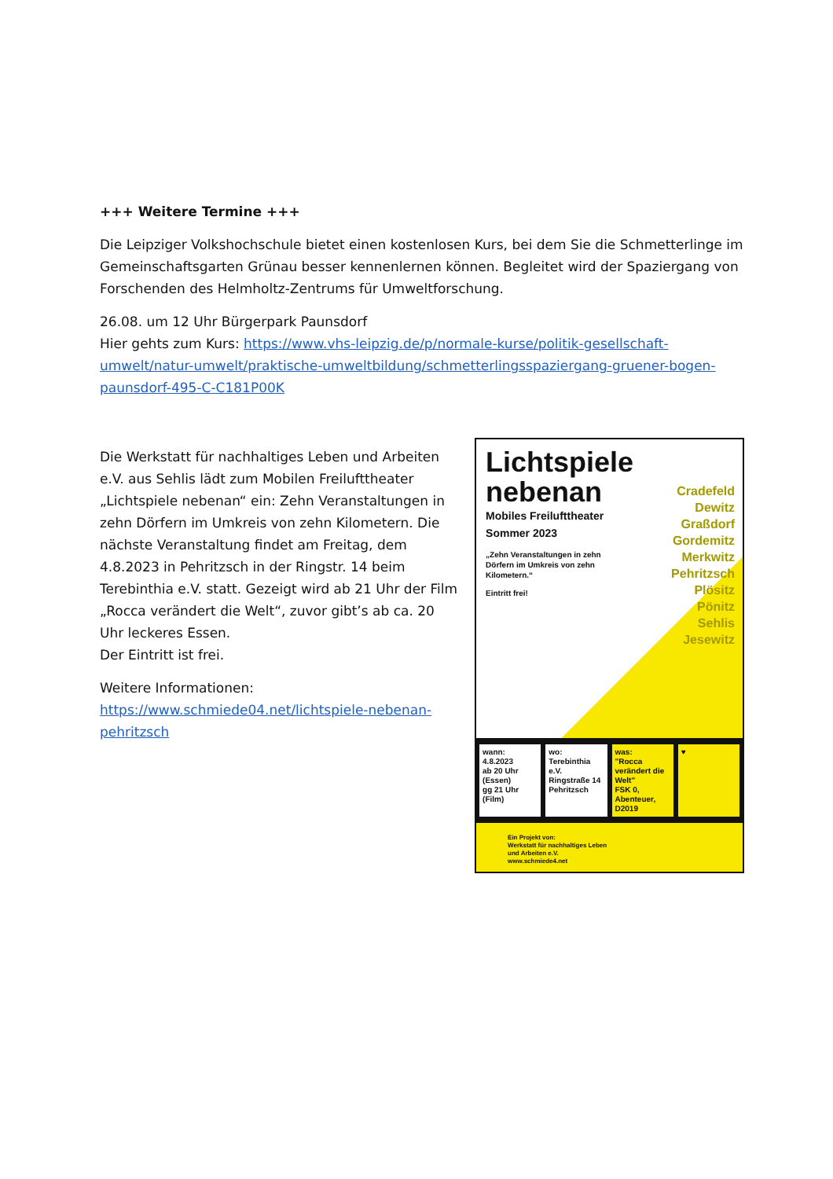+++ Weitere Termine +++
Die Leipziger Volkshochschule bietet einen kostenlosen Kurs, bei dem Sie die Schmetterlinge im Gemeinschaftsgarten Grünau besser kennenlernen können. Begleitet wird der Spaziergang von Forschenden des Helmholtz-Zentrums für Umweltforschung.
26.08. um 12 Uhr Bürgerpark Paunsdorf
Hier gehts zum Kurs: https://www.vhs-leipzig.de/p/normale-kurse/politik-gesellschaft-umwelt/natur-umwelt/praktische-umweltbildung/schmetterlingsspaziergang-gruener-bogen-paunsdorf-495-C-C181P00K
Die Werkstatt für nachhaltiges Leben und Arbeiten e.V. aus Sehlis lädt zum Mobilen Freilufttheater „Lichtspiele nebenan“ ein: Zehn Veranstaltungen in zehn Dörfern im Umkreis von zehn Kilometern. Die nächste Veranstaltung findet am Freitag, dem 4.8.2023 in Pehritzsch in der Ringstr. 14 beim Terebinthia e.V. statt. Gezeigt wird ab 21 Uhr der Film „Rocca verändert die Welt“, zuvor gibt’s ab ca. 20 Uhr leckeres Essen.
Der Eintritt ist frei.
Weitere Informationen:
https://www.schmiede04.net/lichtspiele-nebenan-pehritzsch
Lichtspiele
nebenan
Mobiles Freilufttheater
Sommer 2023
Cradefeld
Dewitz
Graßdorf
Gordemitz
Merkwitz
Pehritzsch
Plösitz
Pönitz
Sehlis
Jesewitz
„Zehn Veranstaltungen in zehn
Dörfern im Umkreis von zehn
Kilometern.“
Eintritt frei!
wann:
4.8.2023
ab 20 Uhr (Essen)
gg 21 Uhr (Film)
wo:
Terebinthia e.V.
Ringstraße 14
Pehritzsch
was:
"Rocca verändert die Welt"
FSK 0, Abenteuer, D2019
♥
Ein Projekt von:
Werkstatt für nachhaltiges Leben
und Arbeiten e.V.
www.schmiede4.net